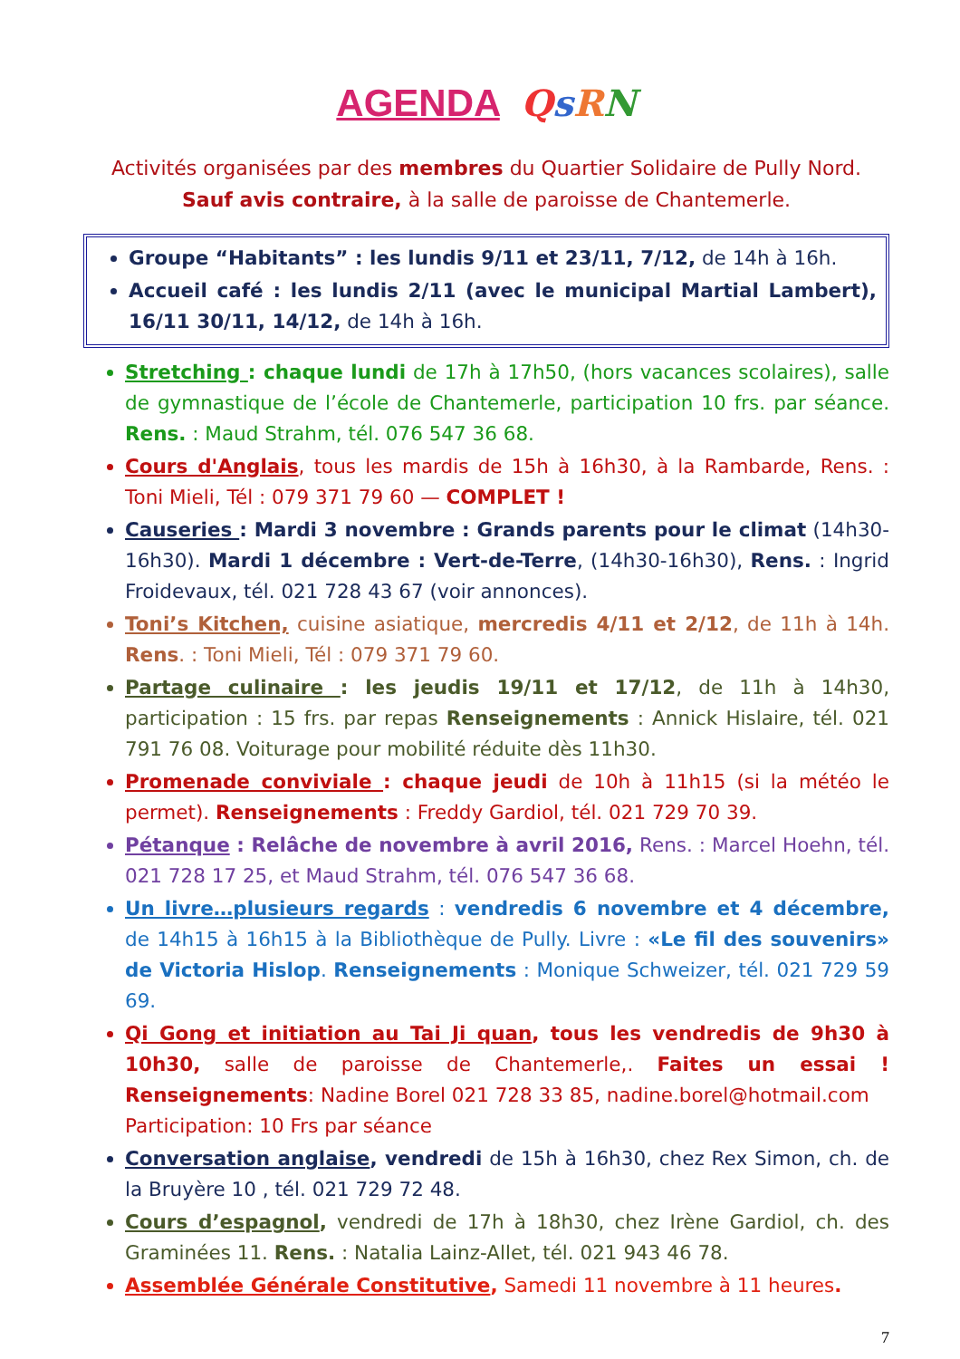AGENDA QsRN
Activités organisées par des membres du Quartier Solidaire de Pully Nord.
Sauf avis contraire, à la salle de paroisse de Chantemerle.
Groupe “Habitants” : les lundis 9/11 et 23/11, 7/12, de 14h à 16h.
Accueil café : les lundis 2/11 (avec le municipal Martial Lambert), 16/11 30/11, 14/12, de 14h à 16h.
Stretching : chaque lundi de 17h à 17h50, (hors vacances scolaires), salle de gymnastique de l’école de Chantemerle, participation 10 frs. par séance. Rens. : Maud Strahm, tél. 076 547 36 68.
Cours d'Anglais, tous les mardis de 15h à 16h30, à la Rambarde, Rens. : Toni Mieli, Tél : 079 371 79 60 — COMPLET !
Causeries : Mardi 3 novembre : Grands parents pour le climat (14h30-16h30). Mardi 1 décembre : Vert-de-Terre, (14h30-16h30), Rens. : Ingrid Froidevaux, tél. 021 728 43 67 (voir annonces).
Toni’s Kitchen, cuisine asiatique, mercredis 4/11 et 2/12, de 11h à 14h. Rens. : Toni Mieli, Tél : 079 371 79 60.
Partage culinaire : les jeudis 19/11 et 17/12, de 11h à 14h30, participation : 15 frs. par repas Renseignements : Annick Hislaire, tél. 021 791 76 08. Voiturage pour mobilité réduite dès 11h30.
Promenade conviviale : chaque jeudi de 10h à 11h15 (si la météo le permet). Renseignements : Freddy Gardiol, tél. 021 729 70 39.
Pétanque : Relâche de novembre à avril 2016, Rens. : Marcel Hoehn, tél. 021 728 17 25, et Maud Strahm, tél. 076 547 36 68.
Un livre…plusieurs regards : vendredis 6 novembre et 4 décembre, de 14h15 à 16h15 à la Bibliothèque de Pully. Livre : «Le fil des souvenirs» de Victoria Hislop. Renseignements : Monique Schweizer, tél. 021 729 59 69.
Qi Gong et initiation au Tai Ji quan, tous les vendredis de 9h30 à 10h30, salle de paroisse de Chantemerle,. Faites un essai ! Renseignements: Nadine Borel 021 728 33 85, nadine.borel@hotmail.com
Participation: 10 Frs par séance
Conversation anglaise, vendredi de 15h à 16h30, chez Rex Simon, ch. de la Bruyère 10 , tél. 021 729 72 48.
Cours d’espagnol, vendredi de 17h à 18h30, chez Irène Gardiol, ch. des Graminées 11. Rens. : Natalia Lainz-Allet, tél. 021 943 46 78.
Assemblée Générale Constitutive, Samedi 11 novembre à 11 heures.
7